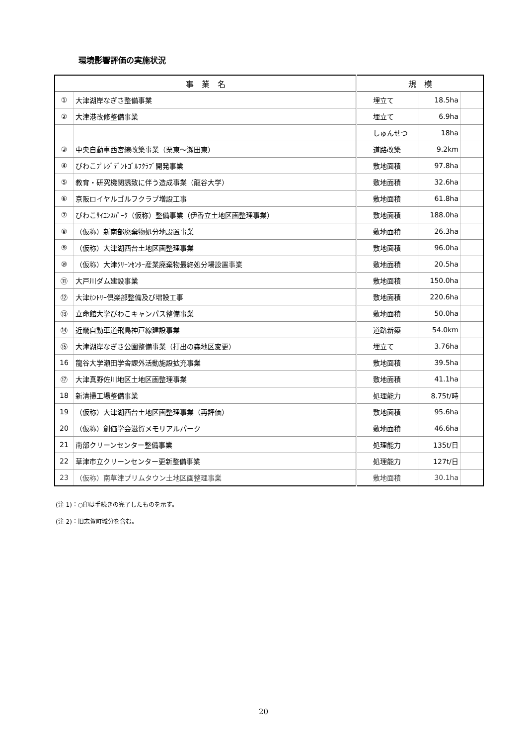環境影響評価の実施状況
| 事 業 名 | | 規 模 | | | |
| --- | --- | --- | --- | --- | --- |
| ① | 大津湖岸なぎさ整備事業 | | 埋立て | 18.5ha | |
| ② | 大津港改修整備事業 | | 埋立て | 6.9ha | |
| | | | しゅんせつ | 18ha | |
| ③ | 中央自動車西宮線改築事業（栗東～瀬田東） | | 道路改築 | 9.2km | |
| ④ | びわこﾌﾟﾚｼﾞﾃﾞﾝﾄｺﾞﾙﾌｸﾗﾌﾞ開発事業 | | 敷地面積 | 97.8ha | |
| ⑤ | 教育・研究機関誘致に伴う造成事業（龍谷大学） | | 敷地面積 | 32.6ha | |
| ⑥ | 京阪ロイヤルゴルフクラブ増設工事 | | 敷地面積 | 61.8ha | |
| ⑦ | びわこｻｲｴﾝｽﾊﾟｰｸ（仮称）整備事業（伊香立土地区画整理事業） | | 敷地面積 | 188.0ha | |
| ⑧ | （仮称）新南部廃棄物処分地設置事業 | | 敷地面積 | 26.3ha | |
| ⑨ | （仮称）大津湖西台土地区画整理事業 | | 敷地面積 | 96.0ha | |
| ⑩ | （仮称）大津ｸﾘｰﾝｾﾝﾀｰ産業廃棄物最終処分場設置事業 | | 敷地面積 | 20.5ha | |
| ⑪ | 大戸川ダム建設事業 | | 敷地面積 | 150.0ha | |
| ⑫ | 大津ｶﾝﾄﾘｰ倶楽部整備及び増設工事 | | 敷地面積 | 220.6ha | |
| ⑬ | 立命館大学びわこキャンパス整備事業 | | 敷地面積 | 50.0ha | |
| ⑭ | 近畿自動車道飛島神戸線建設事業 | | 道路新築 | 54.0km | |
| ⑮ | 大津湖岸なぎさ公園整備事業（打出の森地区変更） | | 埋立て | 3.76ha | |
| 16 | 龍谷大学瀬田学舎課外活動施設拡充事業 | | 敷地面積 | 39.5ha | |
| ⑰ | 大津真野佐川地区土地区画整理事業 | | 敷地面積 | 41.1ha | |
| 18 | 新清掃工場整備事業 | | 処理能力 | 8.75t/時 | |
| 19 | （仮称）大津湖西台土地区画整理事業（再評価） | | 敷地面積 | 95.6ha | |
| 20 | （仮称）創価学会滋賀メモリアルパーク | | 敷地面積 | 46.6ha | |
| 21 | 南部クリーンセンター整備事業 | | 処理能力 | 135t/日 | |
| 22 | 草津市立クリーンセンター更新整備事業 | | 処理能力 | 127t/日 | |
| 23 | （仮称）南草津プリムタウン土地区画整理事業 | | 敷地面積 | 30.1ha | |
(注 1)：○印は手続きの完了したものを示す。
(注 2)：旧志賀町域分を含む。
20